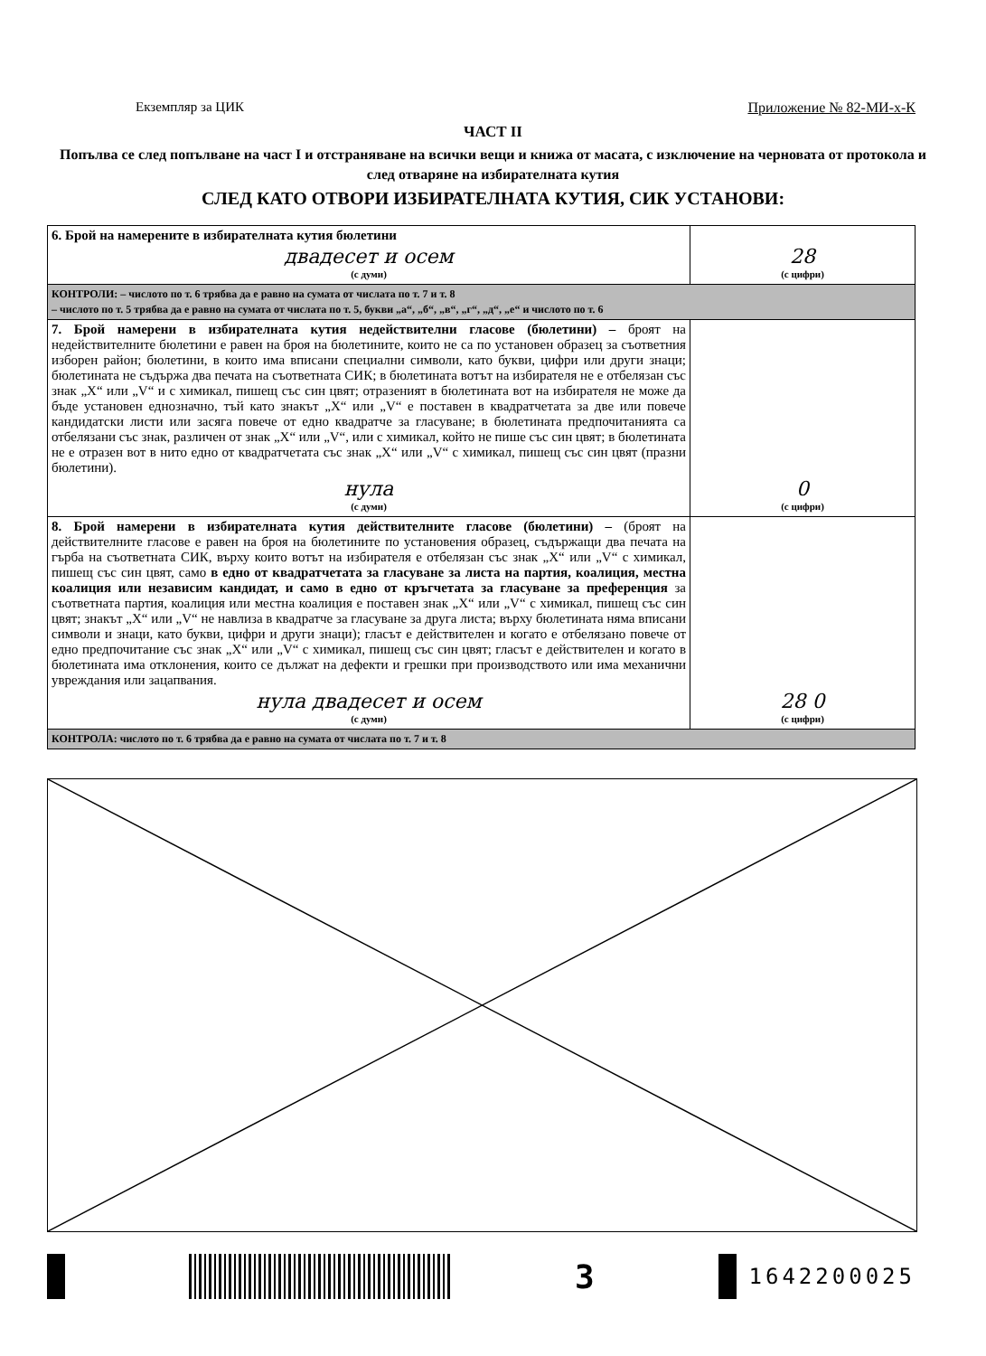Екземпляр за ЦИК Приложение № 82-МИ-х-К
ЧАСТ II
Попълва се след попълване на част I и отстраняване на всички вещи и книжа от масата, с изключение на черновата от протокола и след отваряне на избирателната кутия
СЛЕД КАТО ОТВОРИ ИЗБИРАТЕЛНАТА КУТИЯ, СИК УСТАНОВИ:
| 6. Брой на намерените в избирателната кутия бюлетини двадесет и осем (с думи) | 28 (с цифри) |
| КОНТРОЛИ: – числото по т. 6 трябва да е равно на сумата от числата по т. 7 и т. 8 – числото по т. 5 трябва да е равно на сумата от числата по т. 5, букви „а“, „б“, „в“, „г“, „д“, „е“ и числото по т. 6 | |
| 7. Брой намерени в избирателната кутия недействителни гласове (бюлетини) – броят на недействителните бюлетини е равен на броя на бюлетините, които не са по установен образец за съответния изборен район; бюлетини, в които има вписани специални символи, като букви, цифри или други знаци; бюлетината не съдържа два печата на съответната СИК; в бюлетината вотът на избирателя не е отбелязан със знак „X“ или „V“ и с химикал, пишещ със син цвят; отразеният в бюлетината вот на избирателя не може да бъде установен еднозначно, тъй като знакът „X“ или „V“ е поставен в квадратчетата за две или повече кандидатски листи или засяга повече от едно квадратче за гласуване; в бюлетината предпочитанията са отбелязани със знак, различен от знак „X“ или „V“, или с химикал, който не пише със син цвят; в бюлетината не е отразен вот в нито едно от квадратчетата със знак „X“ или „V“ с химикал, пишещ със син цвят (празни бюлетини). нула (с думи) | 0 (с цифри) |
| 8. Брой намерени в избирателната кутия действителните гласове (бюлетини) – (броят на действителните гласове е равен на броя на бюлетините по установения образец, съдържащи два печата на гърба на съответната СИК, върху които вотът на избирателя е отбелязан със знак „X“ или „V“ с химикал, пишещ със син цвят, само в едно от квадратчетата за гласуване за листа на партия, коалиция, местна коалиция или независим кандидат, и само в едно от кръгчетата за гласуване за преференция за съответната партия, коалиция или местна коалиция е поставен знак „X“ или „V“ с химикал, пишещ със син цвят; знакът „X“ или „V“ не навлиза в квадратче за гласуване за друга листа; върху бюлетината няма вписани символи и знаци, като букви, цифри и други знаци); гласът е действителен и когато е отбелязано повече от едно предпочитание със знак „X“ или „V“ с химикал, пишещ със син цвят; гласът е действителен и когато в бюлетината има отклонения, които се дължат на дефекти и грешки при производството или има механични увреждания или зацапвания. нула двадесет и осем (с думи) | 28 0 (с цифри) |
| КОНТРОЛА: числото по т. 6 трябва да е равно на сумата от числата по т. 7 и т. 8 | |
3 1642200025